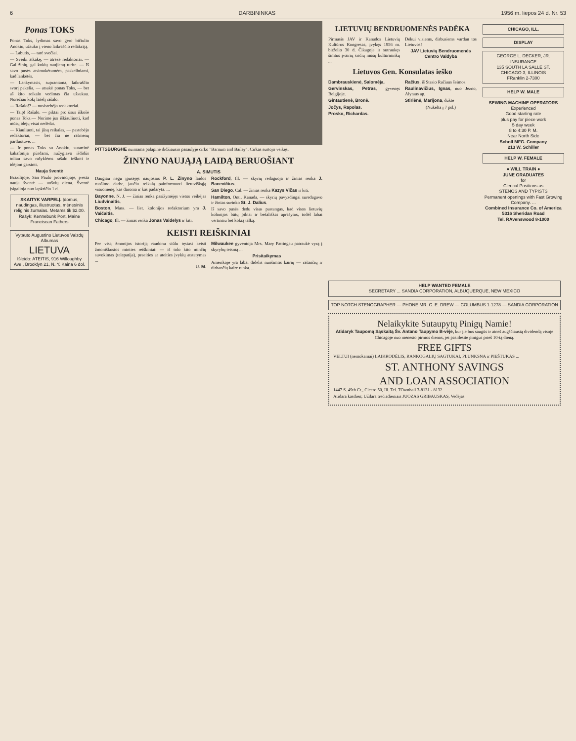6 DARBININKAS 1956 m. liepos 24 d. Nr. 53
Ponas TOKS
Ponas Toks, lydimas savo gero bičiulio Anokio, užsuko į vieno laikraščio redakciją.
— Labutis, — tarė svečiai.
— Sveiki atkakę, — atrėžė redaktoriai. — Gal žinių, gal kokių naujienų turite. — Iš savo pusės atsimokėtumėm, paskelbdami, kad lankėtės.
— Lankymasis, suprantama, laikraščio svorį pakelia, — atsakė ponas Toks, — bet aš kito reikalo vedimas čia užsukau. Norėčiau kokį lašelį rašalo.
— Rašalo!? — nusistebėjo redaktoriai.
— Taip! Rašalo. — piktai pro ūsus iškošė ponas Toks.— Norime jus iškiauliuoti, kad mūsų idėjų visai nedėdat.
— Kiauliuoti, tai jūsų reikalas, — pastebėjo redaktoriai, — bet čia ne rašmenų parduotuvė. ...
— Ir ponas Toks su Anokiu, sutartinė kakafonija pūsdami, nužygiavo išdidūs toliau savo rašyklėms rašalo ieškoti ir idėjom garsinti.
Nauja šventė
Brazilijoje, San Paulo provincijoje, įvesta nauja šventė — uošvių diena. Šventė įsigalioja nuo lapkričio 1 d.
SKAITYK VARPELĮ. Įdomus, naudingas, iliustruotas, mėnesinis religinis žurnalas. Metams tik $2.00. Rašyk: Kennebunk Port, Maine Franciscan Fathers
Vytauto Augustino Lietuvos Vaizdų Albumas
LIETUVA
Išleido: ATEITIS, 916 Willoughby Ave., Brooklyn 21, N. Y. Kaina 6 dol.
PITTSBURGHE nuimama palapinė didžiausio pasaulyje cirko "Barnum and Bailey". Cirkas sustojo veikęs.
ŽINYNO NAUJĄJĄ LAIDĄ BERUOŠIANT
A. SIMUTIS
Daugiau negu įpusėjęs naujosios P. L. Žinyno laidos ruošimo darbe, jaučiu reikalą painformuoti lietuviškąją visuomenę, kas daroma ir kas padaryta. ...
Bayonne, N. J. — žinias renka pasižymėjęs vietos veikėjas Liudvinaitis.
Boston, Mass. — liet. kolonijos redaktorium yra J. Vaičaitis.
Chicago, Ill. — žinias renka Jonas Vaidelys ir kiti.
Rockford, Ill. — skyrių redaguoja ir žinias renka J. Bacevičius.
San Diego, Cal. — žinias renka Kazys Vičas ir kiti.
Hamilton, Ont., Kanada, — skyrių pavyzdingai suredagavo ir žinias surinko St. J. Dalius.
Iš savo pusės dedu visas pastangas, kad visos lietuvių kolonijos būtų pilnai ir bešališkai aprašytos, todėl labai vertinsiu bet kokią talką.
KEISTI REIŠKINIAI
Per visą žmonijos istoriją raudonu siūlu tęsiasi keisti žmoniškosios minties reiškiniai: — iš tolo kito minčių suvokimas (telepatija), praeities ar ateities įvykių atstatymas ...
U. M.
Milwaukee gyventoja Mrs. Mary Pattingau patraukė vyrą į skyrybų teismą ...
Prisitaikymas
Amerikoje yra labai didelis nuošimtis kairių — rašančių ir dirbančių kaire ranka. ...
LIETUVIŲ BENDRUOMENĖS PADĖKA
Pirmasis JAV ir Kanados Lietuvių Kultūros Kongresas, įvykęs 1956 m. birželio 30 d. Čikagoje ir sutraukęs šimtus įvairių sričių mūsų kultūrininkų ...
Dėkui visiems, dirbusiems vardan tos Lietuvos!
JAV Lietuvių Bendruomenės Centro Valdyba
Lietuvos Gen. Konsulatas ieško
Dambrauskienė, Salomėja.
Gervinskas, Petras, gyvenęs Belgijoje.
Gintautienė, Bronė.
Jočys, Rapolas.
Prosko, Richardas.
Račius, iš Stasio Račiaus šeimos.
Raulinavičius, Ignas, nuo Jėzno, Alytaus ap.
Stiriėnė, Marijona, duktė
(Nukelta į 7 psl.)
CHICAGO, ILL.
DISPLAY
GEORGE L. DECKER, JR.
INSURANCE
135 SOUTH LA SALLE ST.
CHICAGO 3, ILLINOIS
FRanklin 2-7300
HELP W. MALE
SEWING MACHINE OPERATORS
Experienced
Good starting rate
plus pay for piece work
5 day week
8 to 4:30 P. M.
Near North Side
Scholl MFG. Company
213 W. Schiller
HELP W. FEMALE
● WILL TRAIN ●
JUNE GRADUATES
for
Clerical Positions as
STENOS AND TYPISTS
Permanent openings with Fast Growing Company. ...
Combined Insurance Co. of America
5316 Sheridan Road
Tel. RAvenswood 8-1000
HELP WANTED FEMALE
SECRETARY ... SANDIA CORPORATION, ALBUQUERQUE, NEW MEXICO
TOP NOTCH STENOGRAPHER — PHONE MR. C. E. DREW — COLUMBUS 1-1278 — SANDIA CORPORATION
Nelaikykite Sutaupytų Pinigų Namie!
Atidaryk Taupomą Sąskaitą Šv. Antano Taupymo B-vėje, kur jie bus saugūs ir atneš augščiausią dividendą visoje Chicagoje nuo mėnesio pirmos dienos, jei pasidėsite pinigus prieš 10-tą dieną.
FREE GIFTS
VELTUI (nemokamai) LAIKRODĖLIS, RANKOGALIŲ SAGTUKAI, PLUNKSNA ir PIEŠTUKAS ...
ST. ANTHONY SAVINGS
AND LOAN ASSOCIATION
1447 S. 49th Ct., Cicero 50, Ill. Tel. TOwnhall 3-8131 - 8132
Atidara kasdien; Uždara trečiadieniais JUOZAS GRIBAUSKAS, Vedėjas